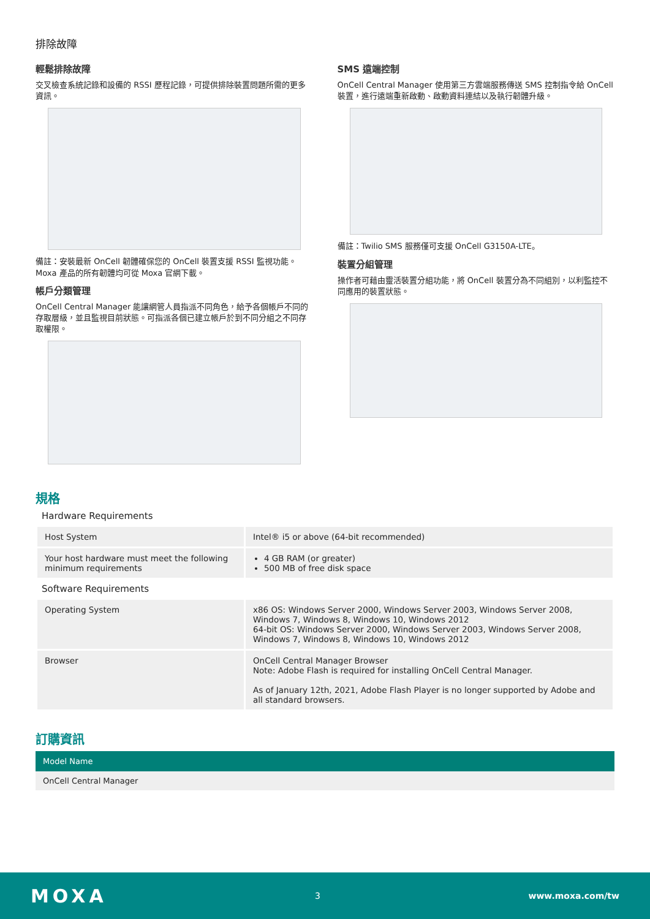排除故障
輕鬆排除故障
交叉檢查系統記錄和設備的 RSSI 歷程記錄，可提供排除裝置問題所需的更多資訊。
備註：安裝最新 OnCell 韌體確保您的 OnCell 裝置支援 RSSI 監視功能。Moxa 產品的所有韌體均可從 Moxa 官網下載。
帳戶分類管理
OnCell Central Manager 能讓網管人員指派不同角色，給予各個帳戶不同的存取層級，並且監視目前狀態。可指派各個已建立帳戶於到不同分組之不同存取權限。
SMS 遠端控制
OnCell Central Manager 使用第三方雲端服務傳送 SMS 控制指令給 OnCell 裝置，進行遠端重新啟動、啟動資料連結以及執行韌體升級。
備註：Twilio SMS 服務僅可支援 OnCell G3150A-LTE。
裝置分組管理
操作者可藉由靈活裝置分組功能，將 OnCell 裝置分為不同組別，以利監控不同應用的裝置狀態。
規格
Hardware Requirements
| Host System | Intel® i5 or above (64-bit recommended) |
| Your host hardware must meet the following minimum requirements | 4 GB RAM (or greater) 500 MB of free disk space |
Software Requirements
| Operating System | x86 OS: Windows Server 2000, Windows Server 2003, Windows Server 2008, Windows 7, Windows 8, Windows 10, Windows 2012 64-bit OS: Windows Server 2000, Windows Server 2003, Windows Server 2008, Windows 7, Windows 8, Windows 10, Windows 2012 |
| Browser | OnCell Central Manager Browser Note: Adobe Flash is required for installing OnCell Central Manager. As of January 12th, 2021, Adobe Flash Player is no longer supported by Adobe and all standard browsers. |
訂購資訊
| Model Name |
| --- |
| OnCell Central Manager |
MOXA 3 www.moxa.com/tw